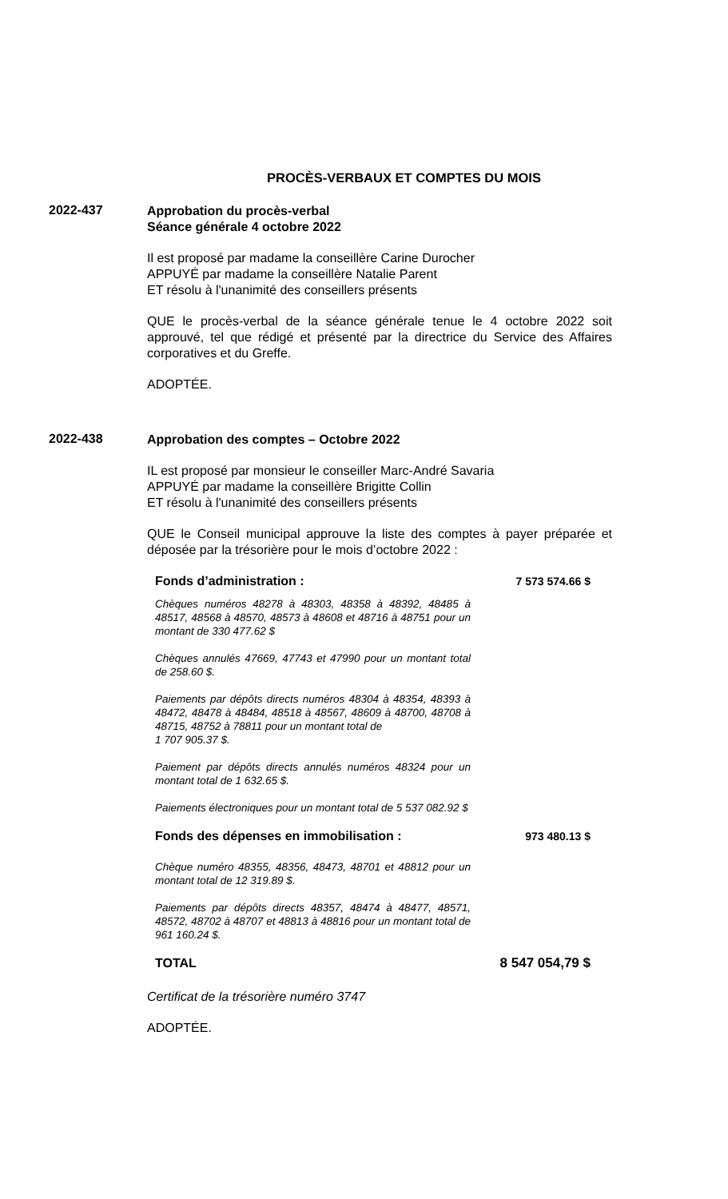PROCÈS-VERBAUX ET COMPTES DU MOIS
2022-437
Approbation du procès-verbal
Séance générale 4 octobre 2022
Il est proposé par madame la conseillère Carine Durocher
APPUYÉ par madame la conseillère Natalie Parent
ET résolu à l'unanimité des conseillers présents
QUE le procès-verbal de la séance générale tenue le 4 octobre 2022 soit approuvé, tel que rédigé et présenté par la directrice du Service des Affaires corporatives et du Greffe.
ADOPTÉE.
2022-438
Approbation des comptes – Octobre 2022
IL est proposé par monsieur le conseiller Marc-André Savaria
APPUYÉ par madame la conseillère Brigitte Collin
ET résolu à l'unanimité des conseillers présents
QUE le Conseil municipal approuve la liste des comptes à payer préparée et déposée par la trésorière pour le mois d’octobre 2022 :
| Fonds d’administration : | 7 573 574.66 $ |
| Chèques numéros 48278 à 48303, 48358 à 48392, 48485 à 48517, 48568 à 48570, 48573 à 48608 et 48716 à 48751 pour un montant de 330 477.62 $ | |
| Chèques annulés 47669, 47743 et 47990 pour un montant total de 258.60 $. | |
| Paiements par dépôts directs numéros 48304 à 48354, 48393 à 48472, 48478 à 48484, 48518 à 48567, 48609 à 48700, 48708 à 48715, 48752 à 78811 pour un montant total de 1 707 905.37 $. | |
| Paiement par dépôts directs annulés numéros 48324 pour un montant total de 1 632.65 $. | |
| Paiements électroniques pour un montant total de 5 537 082.92 $ | |
| Fonds des dépenses en immobilisation : | 973 480.13 $ |
| Chèque numéro 48355, 48356, 48473, 48701 et 48812 pour un montant total de 12 319.89 $. | |
| Paiements par dépôts directs 48357, 48474 à 48477, 48571, 48572, 48702 à 48707 et 48813 à 48816 pour un montant total de 961 160.24 $. | |
| TOTAL | 8 547 054,79 $ |
Certificat de la trésorière numéro 3747
ADOPTÉE.